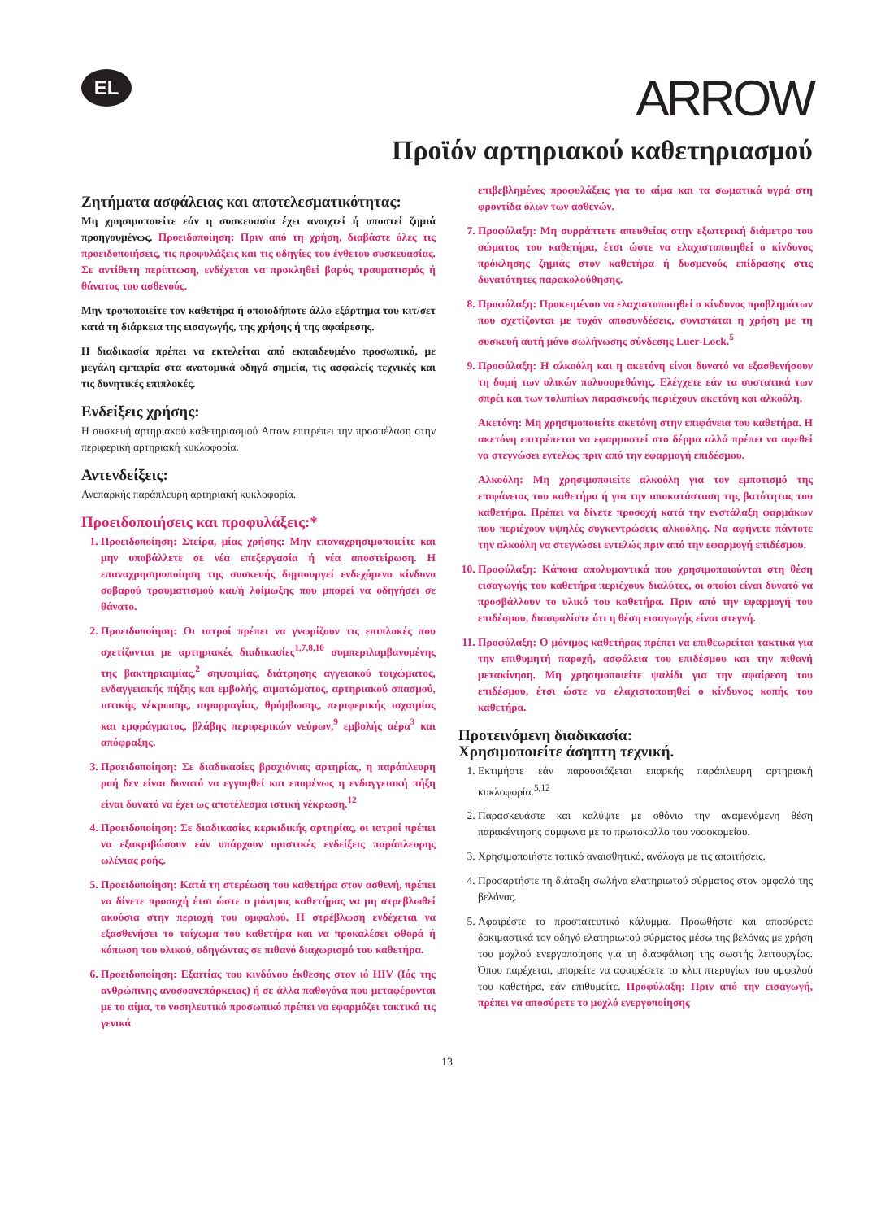EL
ARROW
Προϊόν αρτηριακού καθετηριασμού
Ζητήματα ασφάλειας και αποτελεσματικότητας:
Μη χρησιμοποιείτε εάν η συσκευασία έχει ανοιχτεί ή υποστεί ζημιά προηγουμένως. Προειδοποίηση: Πριν από τη χρήση, διαβάστε όλες τις προειδοποιήσεις, τις προφυλάξεις και τις οδηγίες του ένθετου συσκευασίας. Σε αντίθετη περίπτωση, ενδέχεται να προκληθεί βαρύς τραυματισμός ή θάνατος του ασθενούς.
Μην τροποποιείτε τον καθετήρα ή οποιοδήποτε άλλο εξάρτημα του κιτ/σετ κατά τη διάρκεια της εισαγωγής, της χρήσης ή της αφαίρεσης.
Η διαδικασία πρέπει να εκτελείται από εκπαιδευμένο προσωπικό, με μεγάλη εμπειρία στα ανατομικά οδηγά σημεία, τις ασφαλείς τεχνικές και τις δυνητικές επιπλοκές.
Ενδείξεις χρήσης:
Η συσκευή αρτηριακού καθετηριασμού Arrow επιτρέπει την προσπέλαση στην περιφερική αρτηριακή κυκλοφορία.
Αντενδείξεις:
Ανεπαρκής παράπλευρη αρτηριακή κυκλοφορία.
Προειδοποιήσεις και προφυλάξεις:*
1. Προειδοποίηση: Στείρα, μίας χρήσης: Μην επαναχρησιμοποιείτε και μην υποβάλλετε σε νέα επεξεργασία ή νέα αποστείρωση. Η επαναχρησιμοποίηση της συσκευής δημιουργεί ενδεχόμενο κίνδυνο σοβαρού τραυματισμού και/ή λοίμωξης που μπορεί να οδηγήσει σε θάνατο.
2. Προειδοποίηση: Οι ιατροί πρέπει να γνωρίζουν τις επιπλοκές που σχετίζονται με αρτηριακές διαδικασίες<sup>1,7,8,10</sup> συμπεριλαμβανομένης της βακτηριαιμίας,<sup>2</sup> σηψαιμίας, διάτρησης αγγειακού τοιχώματος, ενδαγγειακής πήξης και εμβολής, αιματώματος, αρτηριακού σπασμού, ιστικής νέκρωσης, αιμορραγίας, θρόμβωσης, περιφερικής ισχαιμίας και εμφράγματος, βλάβης περιφερικών νεύρων,<sup>9</sup> εμβολής αέρα<sup>3</sup> και απόφραξης.
3. Προειδοποίηση: Σε διαδικασίες βραχιόνιας αρτηρίας, η παράπλευρη ροή δεν είναι δυνατό να εγγυηθεί και επομένως η ενδαγγειακή πήξη είναι δυνατό να έχει ως αποτέλεσμα ιστική νέκρωση.<sup>12</sup>
4. Προειδοποίηση: Σε διαδικασίες κερκιδικής αρτηρίας, οι ιατροί πρέπει να εξακριβώσουν εάν υπάρχουν οριστικές ενδείξεις παράπλευρης ωλένιας ροής.
5. Προειδοποίηση: Κατά τη στερέωση του καθετήρα στον ασθενή, πρέπει να δίνετε προσοχή έτσι ώστε ο μόνιμος καθετήρας να μη στρεβλωθεί ακούσια στην περιοχή του ομφαλού. Η στρέβλωση ενδέχεται να εξασθενήσει το τοίχωμα του καθετήρα και να προκαλέσει φθορά ή κόπωση του υλικού, οδηγώντας σε πιθανό διαχωρισμό του καθετήρα.
6. Προειδοποίηση: Εξαιτίας του κινδύνου έκθεσης στον ιό HIV (Ιός της ανθρώπινης ανοσοανεπάρκειας) ή σε άλλα παθογόνα που μεταφέρονται με το αίμα, το νοσηλευτικό προσωπικό πρέπει να εφαρμόζει τακτικά τις γενικά
επιβεβλημένες προφυλάξεις για το αίμα και τα σωματικά υγρά στη φροντίδα όλων των ασθενών.
7. Προφύλαξη: Μη συρράπτετε απευθείας στην εξωτερική διάμετρο του σώματος του καθετήρα, έτσι ώστε να ελαχιστοποιηθεί ο κίνδυνος πρόκλησης ζημιάς στον καθετήρα ή δυσμενούς επίδρασης στις δυνατότητες παρακολούθησης.
8. Προφύλαξη: Προκειμένου να ελαχιστοποιηθεί ο κίνδυνος προβλημάτων που σχετίζονται με τυχόν αποσυνδέσεις, συνιστάται η χρήση με τη συσκευή αυτή μόνο σωλήνωσης σύνδεσης Luer-Lock.<sup>5</sup>
9. Προφύλαξη: Η αλκοόλη και η ακετόνη είναι δυνατό να εξασθενήσουν τη δομή των υλικών πολυουρεθάνης. Ελέγχετε εάν τα συστατικά των σπρέι και των τολυπίων παρασκευής περιέχουν ακετόνη και αλκοόλη.
Ακετόνη: Μη χρησιμοποιείτε ακετόνη στην επιφάνεια του καθετήρα. Η ακετόνη επιτρέπεται να εφαρμοστεί στο δέρμα αλλά πρέπει να αφεθεί να στεγνώσει εντελώς πριν από την εφαρμογή επιδέσμου.
Αλκοόλη: Μη χρησιμοποιείτε αλκοόλη για τον εμποτισμό της επιφάνειας του καθετήρα ή για την αποκατάσταση της βατότητας του καθετήρα. Πρέπει να δίνετε προσοχή κατά την ενστάλαξη φαρμάκων που περιέχουν υψηλές συγκεντρώσεις αλκοόλης. Να αφήνετε πάντοτε την αλκοόλη να στεγνώσει εντελώς πριν από την εφαρμογή επιδέσμου.
10. Προφύλαξη: Κάποια απολυμαντικά που χρησιμοποιούνται στη θέση εισαγωγής του καθετήρα περιέχουν διαλύτες, οι οποίοι είναι δυνατό να προσβάλλουν το υλικό του καθετήρα. Πριν από την εφαρμογή του επιδέσμου, διασφαλίστε ότι η θέση εισαγωγής είναι στεγνή.
11. Προφύλαξη: Ο μόνιμος καθετήρας πρέπει να επιθεωρείται τακτικά για την επιθυμητή παροχή, ασφάλεια του επιδέσμου και την πιθανή μετακίνηση. Μη χρησιμοποιείτε ψαλίδι για την αφαίρεση του επιδέσμου, έτσι ώστε να ελαχιστοποιηθεί ο κίνδυνος κοπής του καθετήρα.
Προτεινόμενη διαδικασία:
Χρησιμοποιείτε άσηπτη τεχνική.
1. Εκτιμήστε εάν παρουσιάζεται επαρκής παράπλευρη αρτηριακή κυκλοφορία.<sup>5,12</sup>
2. Παρασκευάστε και καλύψτε με οθόνιο την αναμενόμενη θέση παρακέντησης σύμφωνα με το πρωτόκολλο του νοσοκομείου.
3. Χρησιμοποιήστε τοπικό αναισθητικό, ανάλογα με τις απαιτήσεις.
4. Προσαρτήστε τη διάταξη σωλήνα ελατηριωτού σύρματος στον ομφαλό της βελόνας.
5. Αφαιρέστε το προστατευτικό κάλυμμα. Προωθήστε και αποσύρετε δοκιμαστικά τον οδηγό ελατηριωτού σύρματος μέσω της βελόνας με χρήση του μοχλού ενεργοποίησης για τη διασφάλιση της σωστής λειτουργίας. Όπου παρέχεται, μπορείτε να αφαιρέσετε το κλιπ πτερυγίων του ομφαλού του καθετήρα, εάν επιθυμείτε. Προφύλαξη: Πριν από την εισαγωγή, πρέπει να αποσύρετε το μοχλό ενεργοποίησης
13